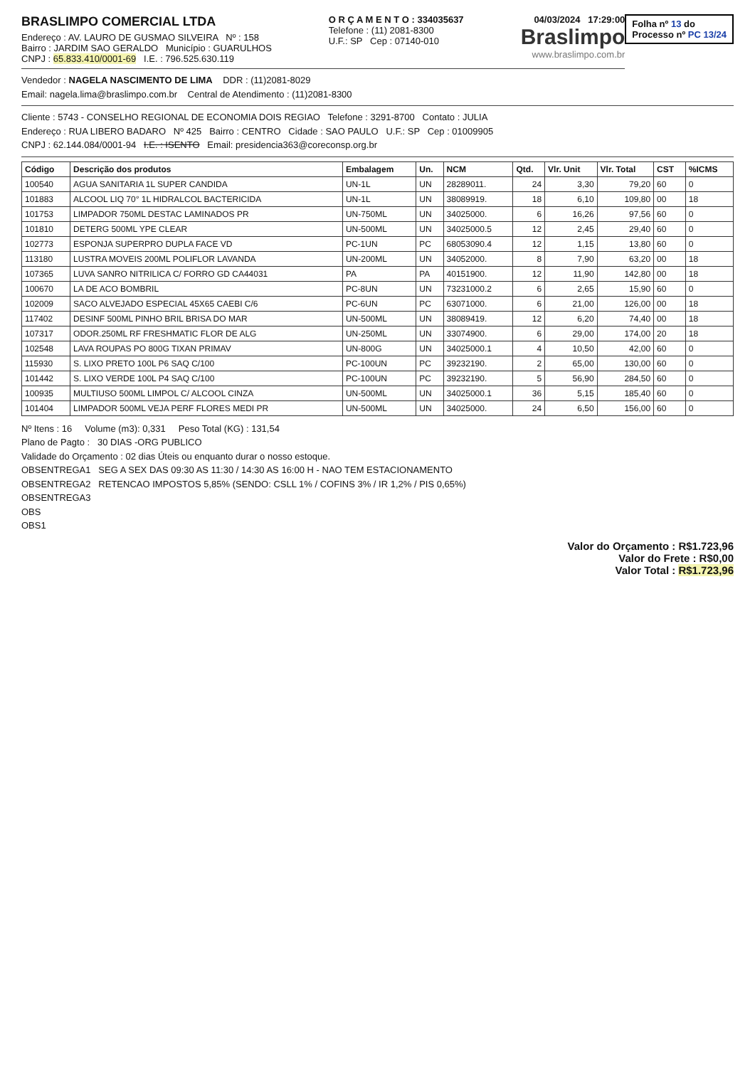Folha nº 13 do
Processo nº PC 13/24
BRASLIMPO COMERCIAL LTDA
Endereço : AV. LAURO DE GUSMAO SILVEIRA Nº : 158
Bairro : JARDIM SAO GERALDO Município : GUARULHOS
CNPJ : 65.833.410/0001-69 I.E. : 796.525.630.119
O R Ç A M E N T O : 334035637
Telefone : (11) 2081-8300
U.F.: SP Cep : 07140-010
04/03/2024 17:29:00
Braslimpo
www.braslimpo.com.br
Vendedor : NAGELA NASCIMENTO DE LIMA DDR : (11)2081-8029
Email: nagela.lima@braslimpo.com.br Central de Atendimento : (11)2081-8300
Cliente : 5743 - CONSELHO REGIONAL DE ECONOMIA DOIS REGIAO Telefone : 3291-8700 Contato : JULIA
Endereço : RUA LIBERO BADARO Nº 425 Bairro : CENTRO Cidade : SAO PAULO U.F.: SP Cep : 01009905
CNPJ : 62.144.084/0001-94 I.E. : ISENTO Email: presidencia363@coreconsp.org.br
| Código | Descrição dos produtos | Embalagem | Un. | NCM | Qtd. | Vlr. Unit | Vlr. Total | CST | %ICMS |
| --- | --- | --- | --- | --- | --- | --- | --- | --- | --- |
| 100540 | AGUA SANITARIA 1L SUPER CANDIDA | UN-1L | UN | 28289011. | 24 | 3,30 | 79,20 | 60 | 0 |
| 101883 | ALCOOL LIQ 70° 1L HIDRALCOL BACTERICIDA | UN-1L | UN | 38089919. | 18 | 6,10 | 109,80 | 00 | 18 |
| 101753 | LIMPADOR 750ML DESTAC LAMINADOS PR | UN-750ML | UN | 34025000. | 6 | 16,26 | 97,56 | 60 | 0 |
| 101810 | DETERG 500ML YPE CLEAR | UN-500ML | UN | 34025000.5 | 12 | 2,45 | 29,40 | 60 | 0 |
| 102773 | ESPONJA SUPERPRO DUPLA FACE VD | PC-1UN | PC | 68053090.4 | 12 | 1,15 | 13,80 | 60 | 0 |
| 113180 | LUSTRA MOVEIS 200ML POLIFLOR LAVANDA | UN-200ML | UN | 34052000. | 8 | 7,90 | 63,20 | 00 | 18 |
| 107365 | LUVA SANRO NITRILICA C/ FORRO GD CA44031 | PA | PA | 40151900. | 12 | 11,90 | 142,80 | 00 | 18 |
| 100670 | LA DE ACO BOMBRIL | PC-8UN | UN | 73231000.2 | 6 | 2,65 | 15,90 | 60 | 0 |
| 102009 | SACO ALVEJADO ESPECIAL 45X65 CAEBI C/6 | PC-6UN | PC | 63071000. | 6 | 21,00 | 126,00 | 00 | 18 |
| 117402 | DESINF 500ML PINHO BRIL BRISA DO MAR | UN-500ML | UN | 38089419. | 12 | 6,20 | 74,40 | 00 | 18 |
| 107317 | ODOR.250ML RF FRESHMATIC FLOR DE ALG | UN-250ML | UN | 33074900. | 6 | 29,00 | 174,00 | 20 | 18 |
| 102548 | LAVA ROUPAS PO 800G TIXAN PRIMAV | UN-800G | UN | 34025000.1 | 4 | 10,50 | 42,00 | 60 | 0 |
| 115930 | S. LIXO PRETO 100L P6 SAQ C/100 | PC-100UN | PC | 39232190. | 2 | 65,00 | 130,00 | 60 | 0 |
| 101442 | S. LIXO VERDE 100L P4 SAQ C/100 | PC-100UN | PC | 39232190. | 5 | 56,90 | 284,50 | 60 | 0 |
| 100935 | MULTIUSO 500ML LIMPOL C/ ALCOOL CINZA | UN-500ML | UN | 34025000.1 | 36 | 5,15 | 185,40 | 60 | 0 |
| 101404 | LIMPADOR 500ML VEJA PERF FLORES MEDI PR | UN-500ML | UN | 34025000. | 24 | 6,50 | 156,00 | 60 | 0 |
Nº Itens : 16 Volume (m3): 0,331 Peso Total (KG) : 131,54
Plano de Pagto : 30 DIAS -ORG PUBLICO
Validade do Orçamento : 02 dias Úteis ou enquanto durar o nosso estoque.
OBSENTREGA1 SEG A SEX DAS 09:30 AS 11:30 / 14:30 AS 16:00 H - NAO TEM ESTACIONAMENTO
OBSENTREGA2 RETENCAO IMPOSTOS 5,85% (SENDO: CSLL 1% / COFINS 3% / IR 1,2% / PIS 0,65%)
OBSENTREGA3
OBS
OBS1
Valor do Orçamento : R$1.723,96
Valor do Frete : R$0,00
Valor Total : R$1.723,96